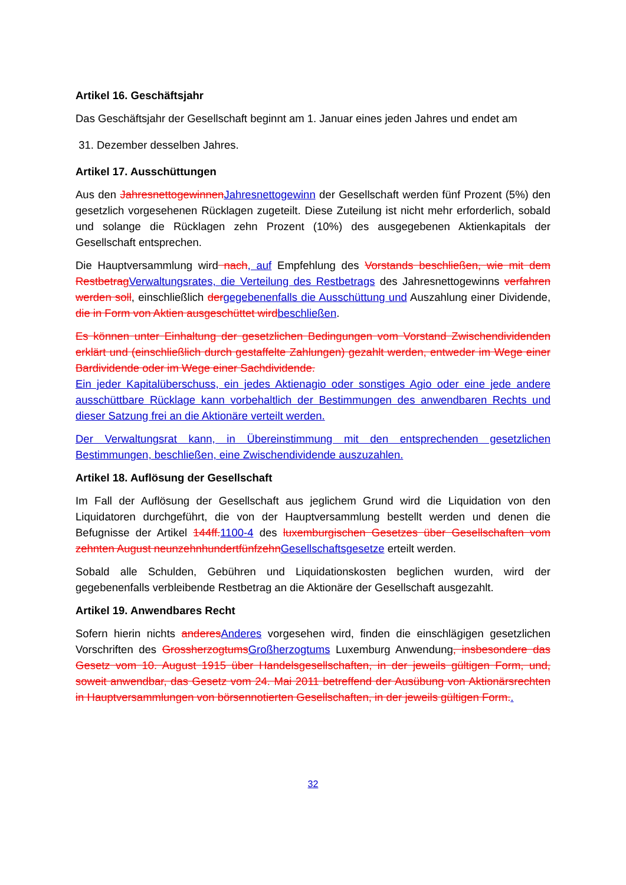Artikel 16. Geschäftsjahr
Das Geschäftsjahr der Gesellschaft beginnt am 1. Januar eines jeden Jahres und endet am
31. Dezember desselben Jahres.
Artikel 17. Ausschüttungen
Aus den JahresnettogewinnenJahresnettogewinn der Gesellschaft werden fünf Prozent (5%) den gesetzlich vorgesehenen Rücklagen zugeteilt. Diese Zuteilung ist nicht mehr erforderlich, sobald und solange die Rücklagen zehn Prozent (10%) des ausgegebenen Aktienkapitals der Gesellschaft entsprechen.
Die Hauptversammlung wird nach, auf Empfehlung des Vorstands beschließen, wie mit dem RestbetragVerwaltungsrates, die Verteilung des Restbetrags des Jahresnettogewinns verfahren werden soll, einschließlich dergegebenenfalls die Ausschüttung und Auszahlung einer Dividende, die in Form von Aktien ausgeschüttet wirdbeschließen.
Es können unter Einhaltung der gesetzlichen Bedingungen vom Vorstand Zwischendividenden erklärt und (einschließlich durch gestaffelte Zahlungen) gezahlt werden, entweder im Wege einer Bardividende oder im Wege einer Sachdividende.
Ein jeder Kapitalüberschuss, ein jedes Aktienagio oder sonstiges Agio oder eine jede andere ausschüttbare Rücklage kann vorbehaltlich der Bestimmungen des anwendbaren Rechts und dieser Satzung frei an die Aktionäre verteilt werden.
Der Verwaltungsrat kann, in Übereinstimmung mit den entsprechenden gesetzlichen Bestimmungen, beschließen, eine Zwischendividende auszuzahlen.
Artikel 18. Auflösung der Gesellschaft
Im Fall der Auflösung der Gesellschaft aus jeglichem Grund wird die Liquidation von den Liquidatoren durchgeführt, die von der Hauptversammlung bestellt werden und denen die Befugnisse der Artikel 144ff.1100-4 des luxemburgischen Gesetzes über Gesellschaften vom zehnten August neunzehnhundertfünfzehnGesellschaftsgesetze erteilt werden.
Sobald alle Schulden, Gebühren und Liquidationskosten beglichen wurden, wird der gegebenenfalls verbleibende Restbetrag an die Aktionäre der Gesellschaft ausgezahlt.
Artikel 19. Anwendbares Recht
Sofern hierin nichts anderesAnderes vorgesehen wird, finden die einschlägigen gesetzlichen Vorschriften des GrossherzogtumsGroßherzogtums Luxemburg Anwendung, insbesondere das Gesetz vom 10. August 1915 über Handelsgesellschaften, in der jeweils gültigen Form, und, soweit anwendbar, das Gesetz vom 24. Mai 2011 betreffend der Ausübung von Aktionärsrechten in Hauptversammlungen von börsennotierten Gesellschaften, in der jeweils gültigen Form..
32